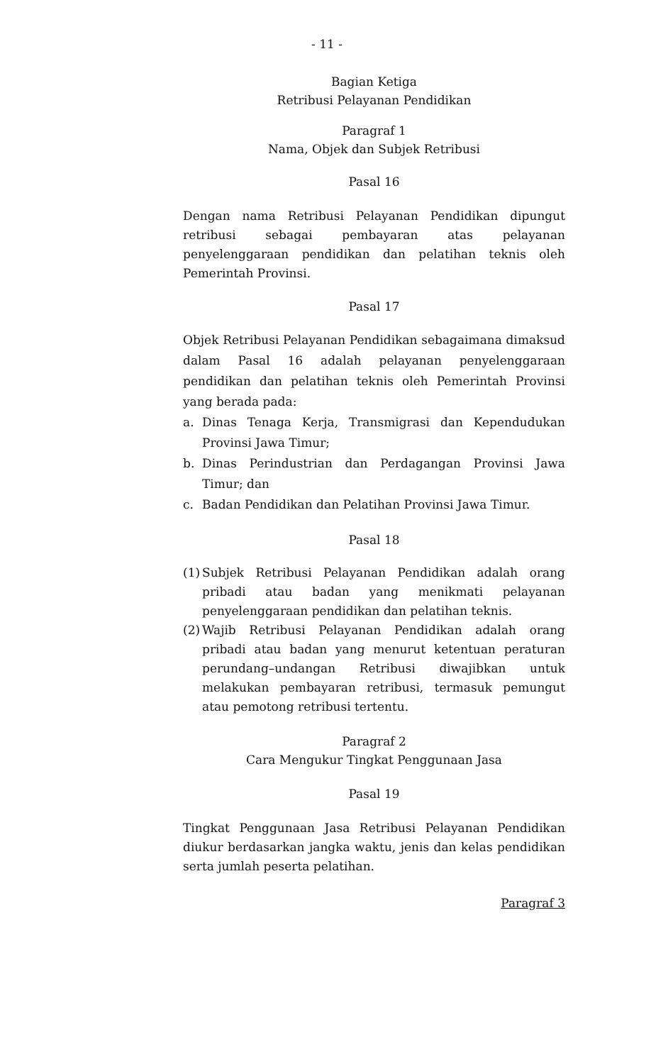- 11 -
Bagian Ketiga
Retribusi Pelayanan Pendidikan
Paragraf 1
Nama, Objek dan Subjek Retribusi
Pasal 16
Dengan nama Retribusi Pelayanan Pendidikan dipungut retribusi sebagai pembayaran atas pelayanan penyelenggaraan pendidikan dan pelatihan teknis oleh Pemerintah Provinsi.
Pasal 17
Objek Retribusi Pelayanan Pendidikan sebagaimana dimaksud dalam Pasal 16 adalah pelayanan penyelenggaraan pendidikan dan pelatihan teknis oleh Pemerintah Provinsi yang berada pada:
a. Dinas Tenaga Kerja, Transmigrasi dan Kependudukan Provinsi Jawa Timur;
b. Dinas Perindustrian dan Perdagangan Provinsi Jawa Timur; dan
c. Badan Pendidikan dan Pelatihan Provinsi Jawa Timur.
Pasal 18
(1) Subjek Retribusi Pelayanan Pendidikan adalah orang pribadi atau badan yang menikmati pelayanan penyelenggaraan pendidikan dan pelatihan teknis.
(2) Wajib Retribusi Pelayanan Pendidikan adalah orang pribadi atau badan yang menurut ketentuan peraturan perundang–undangan Retribusi diwajibkan untuk melakukan pembayaran retribusi, termasuk pemungut atau pemotong retribusi tertentu.
Paragraf 2
Cara Mengukur Tingkat Penggunaan Jasa
Pasal 19
Tingkat Penggunaan Jasa Retribusi Pelayanan Pendidikan diukur berdasarkan jangka waktu, jenis dan kelas pendidikan serta jumlah peserta pelatihan.
Paragraf 3